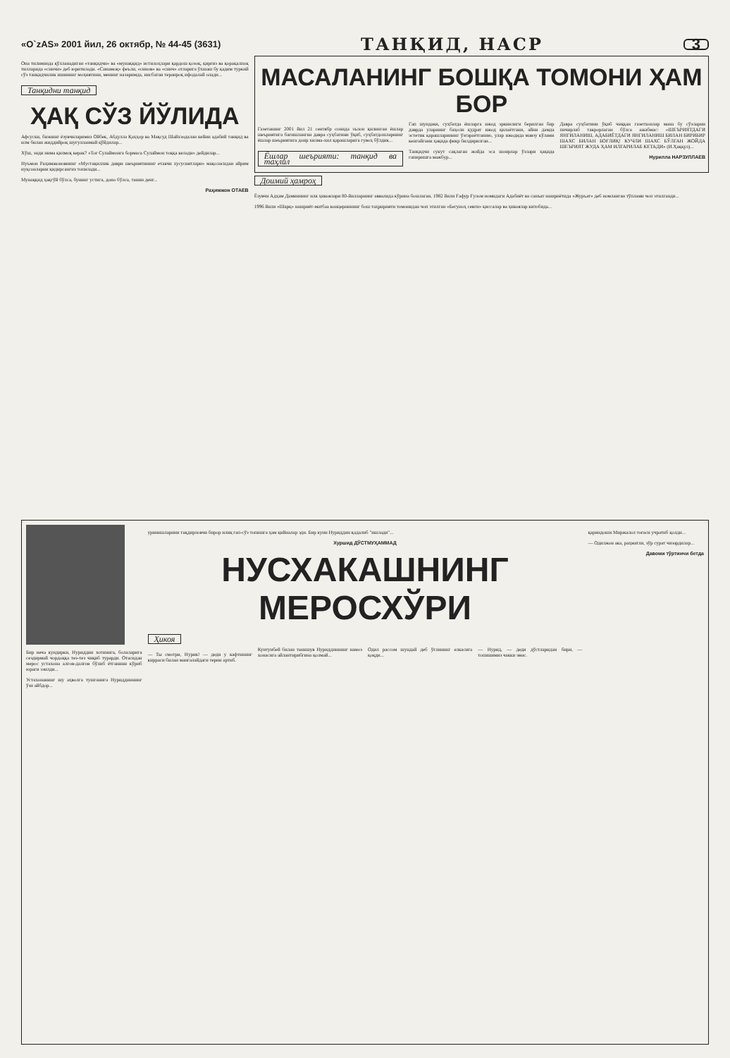«O`zAS» 2001 йил, 26 октябр, № 44-45 (3631) ТАНҚИД, НАСР 3
Она тилимизда қўлланадиган «танқидчи» ва «мунаққид» истилоҳлари қардош қозоқ, қирғиз ва қорақалпоқ тилларида «синчи» деб юритилади. «Синамоқ» феъли, «синов» ва «синч» отларига ўхшаш бу қадим туркий сўз танқидчилик ишининг моҳиятини, менинг назаримда, нисбатан теранроқ ифодалай олади...
Танқидни танқид
ҲАҚ СЎЗ ЙЎЛИДА
Афсуски, бизнинг ёзувчиларимиз Ойбек, Абдулла Қаҳҳор ва Мақсуд Шайхзодалан кейин адабий танқид ва илм билан жиддийроқ шуғулланмай қўйдилар...
Хўш, энди нима қилмоқ керак? «Тоғ Сулаймонга бормаса Сулаймон тоққа келади» дейдилар...
Нуъмон Раҳимжоновнинг «Мустақиллик даври шеъриятининг етакчи хусусиятлари» мақоласидан айрим нуқсонларни қидирсангиз топилади...
Мунаққид ҳақгўй бўлса, бунинг устига, доно бўлса, танин денг...
Раҳимжон ОТАЕВ
МАСАЛАНИНГ БОШҚА ТОМОНИ ҲАМ БОР
Газетанинг 2001 йил 21 сентябр сонида эълон қилинган ёшлар шеъриятига бағишланган давра суҳбатини ўқиб, суҳбатдошларнинг ёшлар шеъриятига доир хилма-хил қарашларига гувоҳ бўлдик...
Ёшлар шеърияти: танқид ва таҳлил
Гап шундаки, суҳбатда ёшларга ижод эркинлиги берилган бир даврда уларнинг баҳоли қудрат ижод қилаётгани, айни дамда эстетик қарашларининг ўзгараётганию, улар ижодида мавзу кўлами кенгайгани ҳақида фикр билдирилган...
Танқидчи сукут сақлаган жойда эса шоирлар ўзлари ҳақида гапиришга мажбур...
Давра суҳбатини ўқиб чиққан газетхонлар мана бу сўзларни пичирлаб такрорлаган бўлса ажабмас: «ШЕЪРИЯТДАГИ ЯНГИЛАНИШ, АДАБИЁТДАГИ ЯНГИЛАНИШ БИЛАН БИРИБИР ШАХС БИЛАН БОҒЛИҚ! КУЧЛИ ШАХС БЎЛГАН ЖОЙДА ШЕЪРИЯТ ЖУДА ҲАМ ИЛГАРИЛАБ КЕТАДИ» (И.Ҳаққул)...
Нурилла НАРЗУЛЛАЕВ
Доимий ҳамроҳ
Ёзувчи Адҳам Даминнинг илк ҳикоялари 80-йилларнинг аввалида кўрина бошлаган, 1982 йили Ғафур Ғулом номидаги Адабиёт ва санъат нашриётида «Журъат» деб номланган тўплами чоп этилганди...
1996 йили «Шарқ» нашриёт-матбаа концернининг бош таҳририяти томонидан чоп этилган «Бегуноҳ севги» қиссалар ва ҳикоялар китобида...
Бир неча кундирки, Нуриддин хотинига, болаларига сездирмай чордоққа тез-тез чиқиб турарди. Отасидан мерос устахона алғов-далғов бўлиб ётганини кўриб юраги эзилди...
Устахонанинг шу аҳволга тушганига Нуриддиннинг ўзи айбдор...
уринишларини тақдирловчи бирор илиқ гап-сўз топишга ҳам қийналар эди. Бир куни Нуриддин қадалиб "ишлади"...
Хуршид ДЎСТМУҲАММАД
НУСХАКАШНИНГ МЕРОСХЎРИ
Ҳикоя
— Ты смотри, Нурик! — деди у кафтининг кирраси билан мангалайдаги терни артиб.
Кунтунбей билан танишув Нуриддиннинг намоз хонасига айлантирибгина қолмай...
Одил рассом шундай деб ўғлининг елкасига қоқди...
— Нурид, — деди дўстларидан бири, — топишимиз чакки эмас.
қариндоши Миржалол тоғаси учратиб қолди...
— Одилжон ака, раҳматли, зўр сурат чизардилар...
Давоми тўртинчи бетда